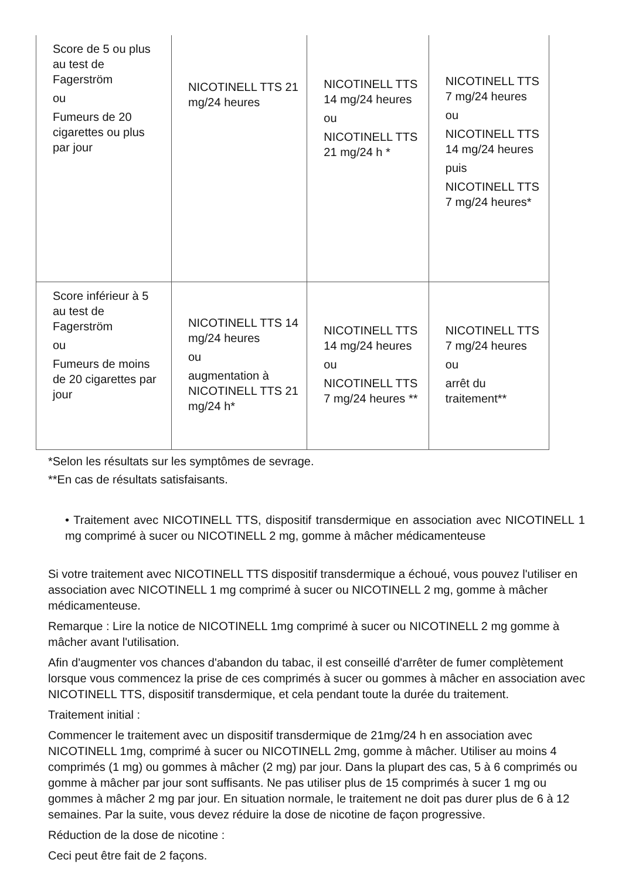| Score de 5 ou plus au test de Fagerström ou Fumeurs de 20 cigarettes ou plus par jour | NICOTINELL TTS 21 mg/24 heures | NICOTINELL TTS 14 mg/24 heures ou NICOTINELL TTS 21 mg/24 h * | NICOTINELL TTS 7 mg/24 heures ou NICOTINELL TTS 14 mg/24 heures puis NICOTINELL TTS 7 mg/24 heures* |
| Score inférieur à 5 au test de Fagerström ou Fumeurs de moins de 20 cigarettes par jour | NICOTINELL TTS 14 mg/24 heures ou augmentation à NICOTINELL TTS 21 mg/24 h* | NICOTINELL TTS 14 mg/24 heures ou NICOTINELL TTS 7 mg/24 heures ** | NICOTINELL TTS 7 mg/24 heures ou arrêt du traitement** |
*Selon les résultats sur les symptômes de sevrage.
**En cas de résultats satisfaisants.
• Traitement avec NICOTINELL TTS, dispositif transdermique en association avec NICOTINELL 1 mg comprimé à sucer ou NICOTINELL 2 mg, gomme à mâcher médicamenteuse
Si votre traitement avec NICOTINELL TTS dispositif transdermique a échoué, vous pouvez l'utiliser en association avec NICOTINELL 1 mg comprimé à sucer ou NICOTINELL 2 mg, gomme à mâcher médicamenteuse.
Remarque : Lire la notice de NICOTINELL 1mg comprimé à sucer ou NICOTINELL 2 mg gomme à mâcher avant l'utilisation.
Afin d'augmenter vos chances d'abandon du tabac, il est conseillé d'arrêter de fumer complètement lorsque vous commencez la prise de ces comprimés à sucer ou gommes à mâcher en association avec NICOTINELL TTS, dispositif transdermique, et cela pendant toute la durée du traitement.
Traitement initial :
Commencer le traitement avec un dispositif transdermique de 21mg/24 h en association avec NICOTINELL 1mg, comprimé à sucer ou NICOTINELL 2mg, gomme à mâcher. Utiliser au moins 4 comprimés (1 mg) ou gommes à mâcher (2 mg) par jour. Dans la plupart des cas, 5 à 6 comprimés ou gomme à mâcher par jour sont suffisants. Ne pas utiliser plus de 15 comprimés à sucer 1 mg ou gommes à mâcher 2 mg par jour. En situation normale, le traitement ne doit pas durer plus de 6 à 12 semaines. Par la suite, vous devez réduire la dose de nicotine de façon progressive.
Réduction de la dose de nicotine :
Ceci peut être fait de 2 façons.